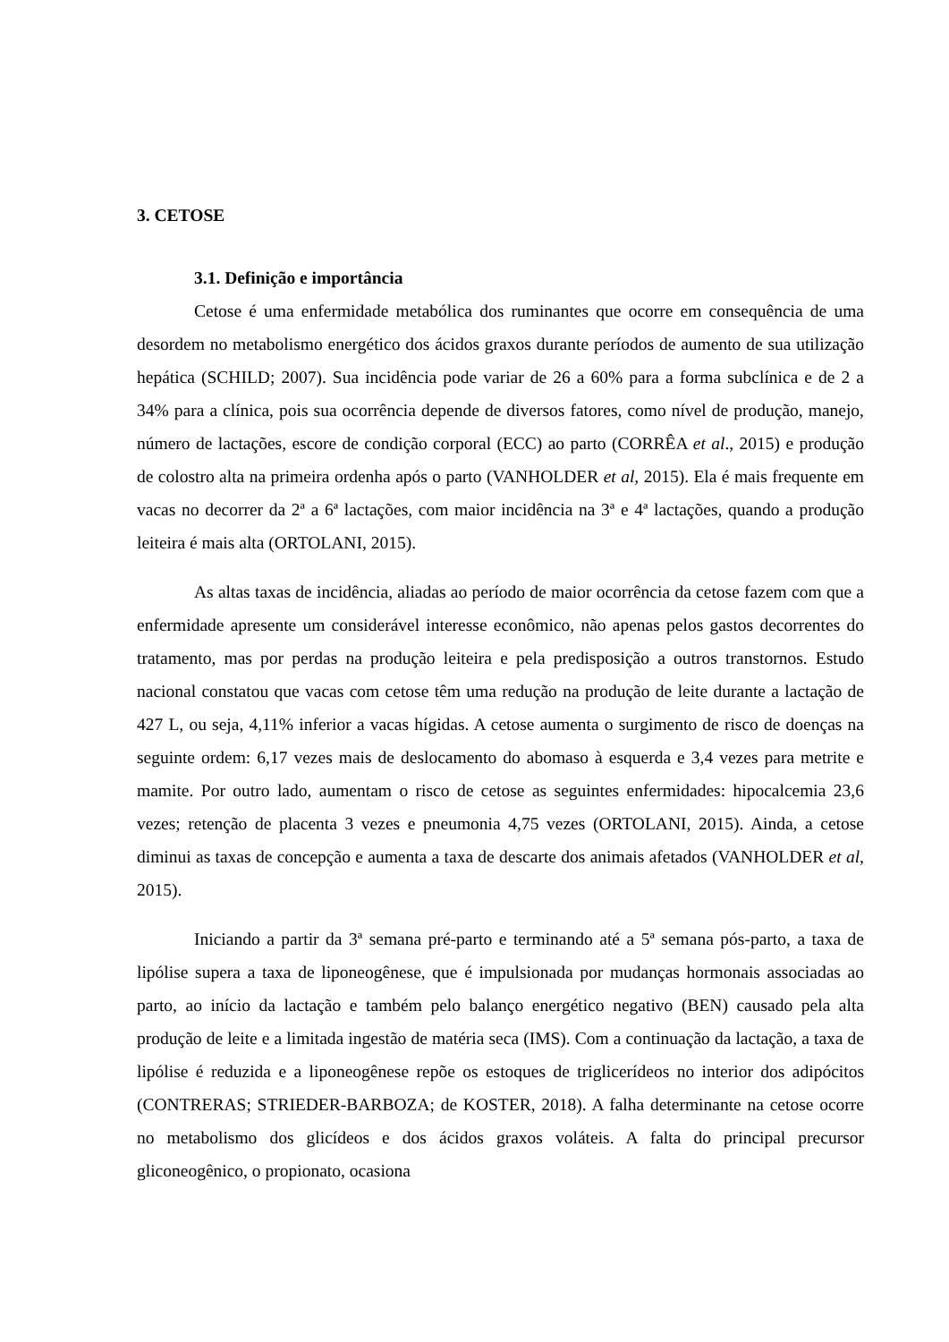3. CETOSE
3.1. Definição e importância
Cetose é uma enfermidade metabólica dos ruminantes que ocorre em consequência de uma desordem no metabolismo energético dos ácidos graxos durante períodos de aumento de sua utilização hepática (SCHILD; 2007). Sua incidência pode variar de 26 a 60% para a forma subclínica e de 2 a 34% para a clínica, pois sua ocorrência depende de diversos fatores, como nível de produção, manejo, número de lactações, escore de condição corporal (ECC) ao parto (CORRÊA et al., 2015) e produção de colostro alta na primeira ordenha após o parto (VANHOLDER et al, 2015). Ela é mais frequente em vacas no decorrer da 2ª a 6ª lactações, com maior incidência na 3ª e 4ª lactações, quando a produção leiteira é mais alta (ORTOLANI, 2015).
As altas taxas de incidência, aliadas ao período de maior ocorrência da cetose fazem com que a enfermidade apresente um considerável interesse econômico, não apenas pelos gastos decorrentes do tratamento, mas por perdas na produção leiteira e pela predisposição a outros transtornos. Estudo nacional constatou que vacas com cetose têm uma redução na produção de leite durante a lactação de 427 L, ou seja, 4,11% inferior a vacas hígidas. A cetose aumenta o surgimento de risco de doenças na seguinte ordem: 6,17 vezes mais de deslocamento do abomaso à esquerda e 3,4 vezes para metrite e mamite. Por outro lado, aumentam o risco de cetose as seguintes enfermidades: hipocalcemia 23,6 vezes; retenção de placenta 3 vezes e pneumonia 4,75 vezes (ORTOLANI, 2015). Ainda, a cetose diminui as taxas de concepção e aumenta a taxa de descarte dos animais afetados (VANHOLDER et al, 2015).
Iniciando a partir da 3ª semana pré-parto e terminando até a 5ª semana pós-parto, a taxa de lipólise supera a taxa de liponeogênese, que é impulsionada por mudanças hormonais associadas ao parto, ao início da lactação e também pelo balanço energético negativo (BEN) causado pela alta produção de leite e a limitada ingestão de matéria seca (IMS). Com a continuação da lactação, a taxa de lipólise é reduzida e a liponeogênese repõe os estoques de triglicerídeos no interior dos adipócitos (CONTRERAS; STRIEDER-BARBOZA; de KOSTER, 2018). A falha determinante na cetose ocorre no metabolismo dos glicídeos e dos ácidos graxos voláteis. A falta do principal precursor gliconeogênico, o propionato, ocasiona